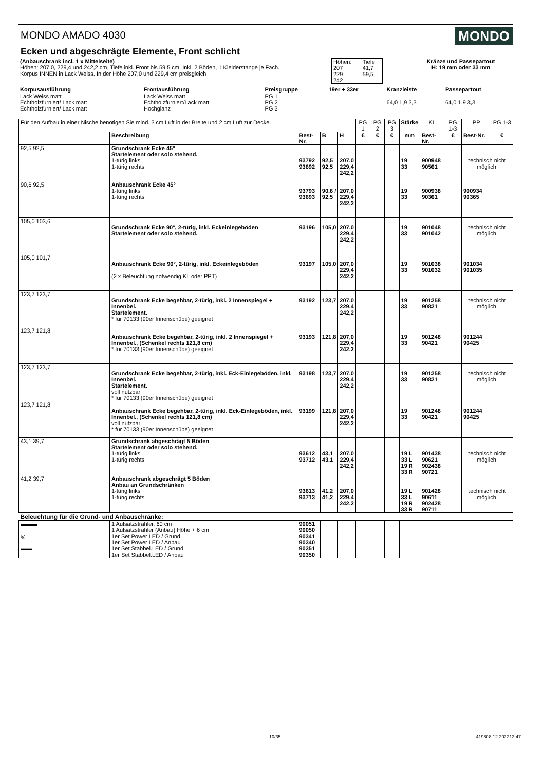MONDO AMADO 4030
MONDO
Ecken und abgeschrägte Elemente, Front schlicht
| (Anbauschrank incl. 1 x Mittelseite) Höhen: 207,0, 229,4 und 242,2 cm, Tiefe inkl. Front bis 59,5 cm. Inkl. 2 Böden, 1 Kleiderstange je Fach. Korpus INNEN in Lack Weiss. In der Höhe 207,0 und 229,4 cm preisgleich | / Höhen: / Tiefe / / 207 / 41,7 / / 229 / 59,5 / / 242 / / | Kränze und Passepartout H: 19 mm oder 33 mm |
| Korpusausführung | Frontausführung | Preisgruppe | 19er + 33er | Kranzleiste | Passepartout |
| --- | --- | --- | --- | --- | --- |
| Lack Weiss matt | Lack Weiss matt | PG 1 | | | |
| Echtholzfurniert/ Lack matt | Echtholzfurniert/Lack matt | PG 2 | | 64,0 1,9 3,3 | 64,0 1,9 3,3 |
| Echtholzfurniert/ Lack matt | Hochglanz | PG 3 | | | |
| Für den Aufbau in einer Nische benötigen Sie mind. 3 cm Luft in der Breite und 2 cm Luft zur Decke. | | | | | PG 1 | PG 2 | PG 3 | Stärke | KL | PG 1-3 | PP | PG 1-3 |
| | Beschreibung | Best-Nr. | B | H | € | € | € | mm | Best-Nr. | € | Best-Nr. | € |
| 92,5 92,5 | Grundschrank Ecke 45° Startelement oder solo stehend. 1-türig links 1-türig rechts | 93792 93692 | 92,5 92,5 | 207,0 229,4 242,2 | | | | 19 33 | 900948 90561 | | technisch nicht möglich! | |
| 90,6 92,5 | Anbauschrank Ecke 45° 1-türig links 1-türig rechts | 93793 93693 | 90,6 / 92,5 | 207,0 229,4 242,2 | | | | 19 33 | 900938 90361 | | 900934 90365 | |
| 105,0 103,6 | Grundschrank Ecke 90°, 2-türig, inkl. Eckeinlegeböden Startelement oder solo stehend. | 93196 | 105,0 | 207,0 229,4 242,2 | | | | 19 33 | 901048 901042 | | technisch nicht möglich! | |
| 105,0 101,7 | Anbauschrank Ecke 90°, 2-türig, inkl. Eckeinlegeböden (2 x Beleuchtung notwendig KL oder PPT) | 93197 | 105,0 | 207,0 229,4 242,2 | | | | 19 33 | 901038 901032 | | 901034 901035 | |
| 123,7 123,7 | Grundschrank Ecke begehbar, 2-türig, inkl. 2 Innenspiegel + Innenbel. Startelement. * für 70133 (90er Innenschübe) geeignet | 93192 | 123,7 | 207,0 229,4 242,2 | | | | 19 33 | 901258 90821 | | technisch nicht möglich! | |
| 123,7 121,8 | Anbauschrank Ecke begehbar, 2-türig, inkl. 2 Innenspiegel + Innenbel., (Schenkel rechts 121,8 cm) * für 70133 (90er Innenschübe) geeignet | 93193 | 121,8 | 207,0 229,4 242,2 | | | | 19 33 | 901248 90421 | | 901244 90425 | |
| 123,7 123,7 | Grundschrank Ecke begehbar, 2-türig, inkl. Eck-Einlegeböden, inkl. Innenbel. Startelement. voll nutzbar * für 70133 (90er Innenschübe) geeignet | 93198 | 123,7 | 207,0 229,4 242,2 | | | | 19 33 | 901258 90821 | | technisch nicht möglich! | |
| 123,7 121,8 | Anbauschrank Ecke begehbar, 2-türig, inkl. Eck-Einlegeböden, inkl. Innenbel., (Schenkel rechts 121,8 cm) voll nutzbar * für 70133 (90er Innenschübe) geeignet | 93199 | 121,8 | 207,0 229,4 242,2 | | | | 19 33 | 901248 90421 | | 901244 90425 | |
| 43,1 39,7 | Grundschrank abgeschrägt 5 Böden Startelement oder solo stehend. 1-türig links 1-türig rechts | 93612 93712 | 43,1 43,1 | 207,0 229,4 242,2 | | | | 19 L 33 L 19 R 33 R | 901438 90621 902438 90721 | | technisch nicht möglich! | |
| 41,2 39,7 | Anbauschrank abgeschrägt 5 Böden Anbau an Grundschränken 1-türig links 1-türig rechts | 93613 93713 | 41,2 41,2 | 207,0 229,4 242,2 | | | | 19 L 33 L 19 R 33 R | 901428 90611 902428 90711 | | technisch nicht möglich! | |
| Beleuchtung für die Grund- und Anbauschränke: | | | | | | | | | | | | |
| ▬▬▬ | 1 Aufsatzstrahler, 60 cm 1 Aufsatzstrahler (Anbau) Höhe + 6 cm | 90051 90050 | | | | | | | | | | |
| ◎ | 1er Set Power LED / Grund 1er Set Power LED / Anbau | 90341 90340 | | | | | | | | | | |
| ▬▬ | 1er Set Stabbel.LED / Grund 1er Set Stabbel.LED / Anbau | 90351 90350 | | | | | | | | | | |
10/35 419808.12.202213:47